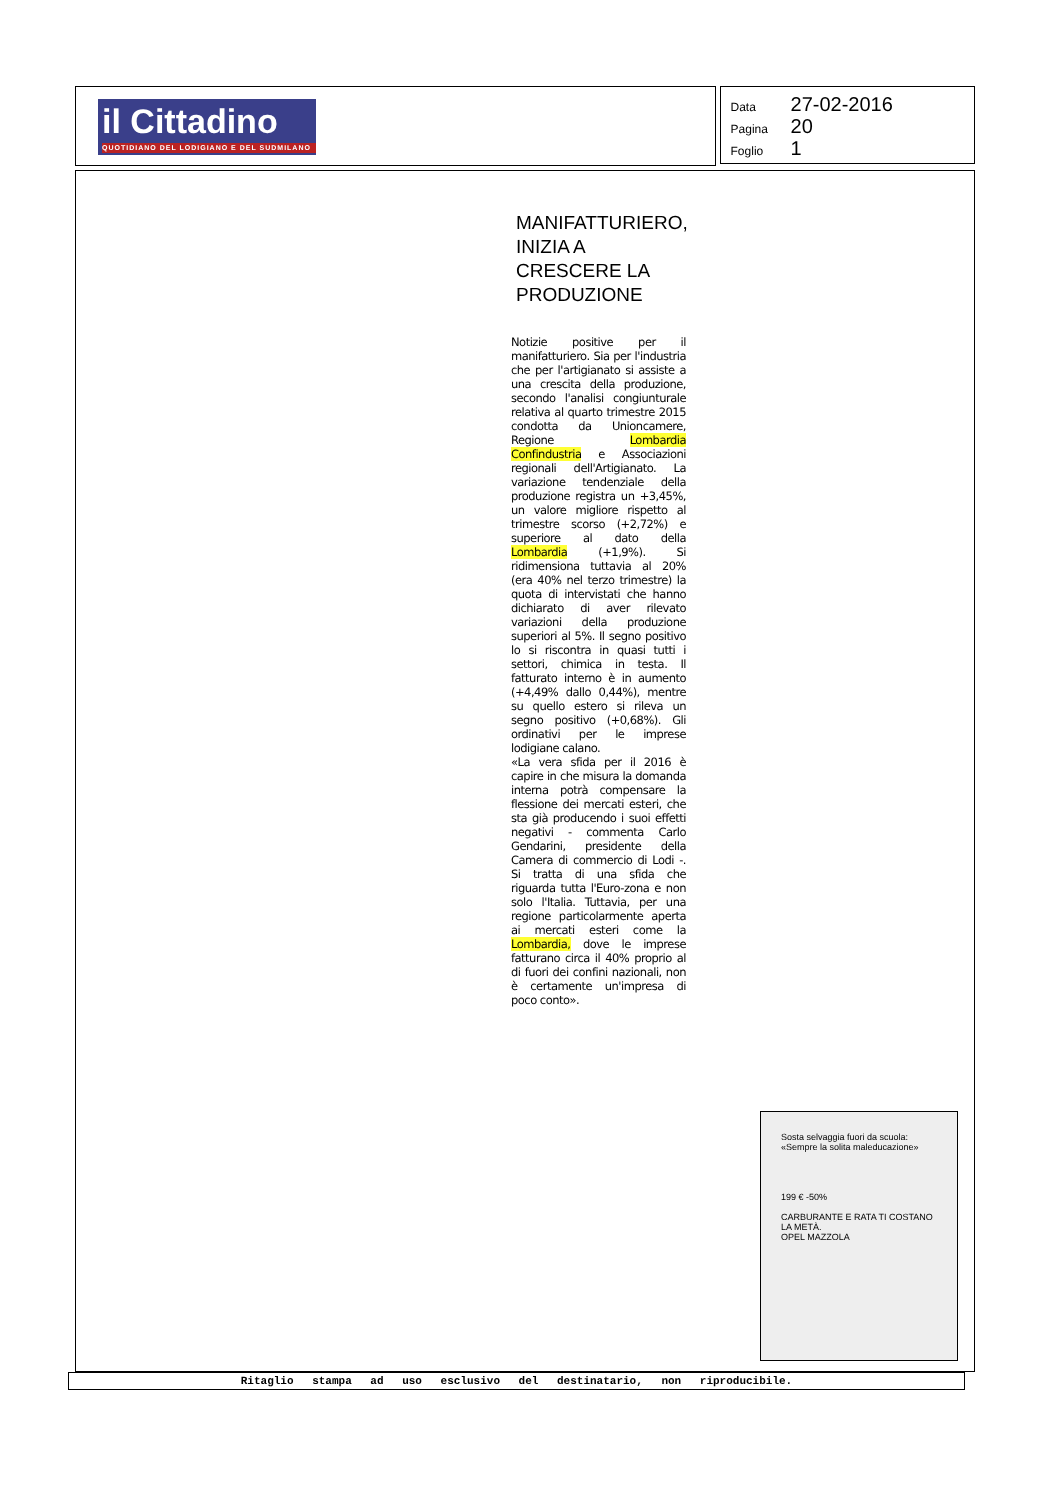il Cittadino
QUOTIDIANO DEL LODIGIANO E DEL SUDMILANO
Data 27-02-2016
Pagina 20
Foglio 1
MANIFATTURIERO, INIZIA A CRESCERE LA PRODUZIONE
Notizie positive per il manifatturiero. Sia per l'industria che per l'artigianato si assiste a una crescita della produzione, secondo l'analisi congiunturale relativa al quarto trimestre 2015 condotta da Unioncamere, Regione Lombardia Confindustria e Associazioni regionali dell'Artigianato. La variazione tendenziale della produzione registra un +3,45%, un valore migliore rispetto al trimestre scorso (+2,72%) e superiore al dato della Lombardia (+1,9%). Si ridimensiona tuttavia al 20% (era 40% nel terzo trimestre) la quota di intervistati che hanno dichiarato di aver rilevato variazioni della produzione superiori al 5%. Il segno positivo lo si riscontra in quasi tutti i settori, chimica in testa. Il fatturato interno è in aumento (+4,49% dallo 0,44%), mentre su quello estero si rileva un segno positivo (+0,68%). Gli ordinativi per le imprese lodigiane calano.
«La vera sfida per il 2016 è capire in che misura la domanda interna potrà compensare la flessione dei mercati esteri, che sta già producendo i suoi effetti negativi - commenta Carlo Gendarini, presidente della Camera di commercio di Lodi -. Si tratta di una sfida che riguarda tutta l'Euro-zona e non solo l'Italia. Tuttavia, per una regione particolarmente aperta ai mercati esteri come la Lombardia, dove le imprese fatturano circa il 40% proprio al di fuori dei confini nazionali, non è certamente un'impresa di poco conto».
Sosta selvaggia fuori da scuola: «Sempre la solita maleducazione»
199 € -50%
CARBURANTE E RATA TI COSTANO LA METÀ.
OPEL MAZZOLA
Ritaglio stampa ad uso esclusivo del destinatario, non riproducibile.